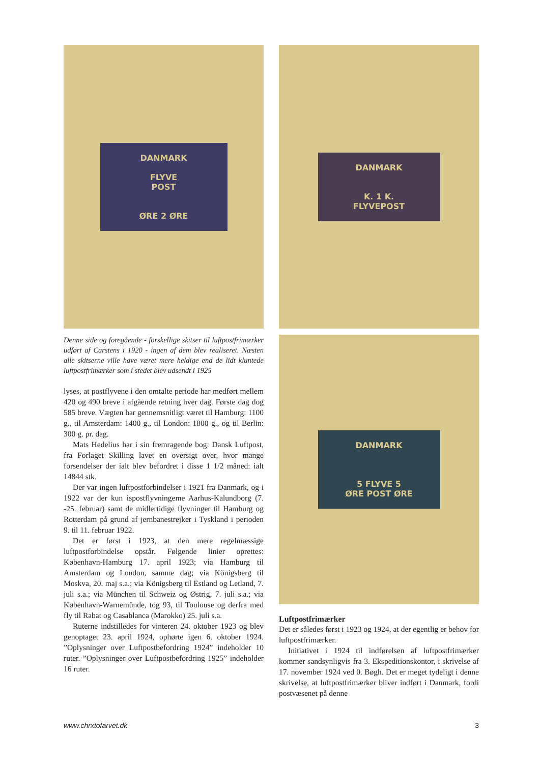DANMARK
FLYVE
POST
ØRE 2 ØRE
Denne side og foregående - forskellige skitser til luftpostfrimærker udført af Carstens i 1920 - ingen af dem blev realiseret. Næsten alle skitserne ville have været mere heldige end de lidt kluntede luftpostfrimærker som i stedet blev udsendt i 1925
lyses, at postflyvene i den omtalte periode har medført mellem 420 og 490 breve i afgående retning hver dag. Første dag dog 585 breve. Vægten har gennemsnitligt været til Hamburg: 1100 g., til Amsterdam: 1400 g., til London: 1800 g., og til Berlin: 300 g. pr. dag.
Mats Hedelius har i sin fremragende bog: Dansk Luftpost, fra Forlaget Skilling lavet en oversigt over, hvor mange forsendelser der ialt blev befordret i disse 1 1/2 måned: ialt 14844 stk.
Der var ingen luftpostforbindelser i 1921 fra Danmark, og i 1922 var der kun ispostflyvningeme Aarhus-Kalundborg (7. -25. februar) samt de midlertidige flyvninger til Hamburg og Rotterdam på grund af jernbanestrejker i Tyskland i perioden 9. til 11. februar 1922.
Det er først i 1923, at den mere regelmæssige luftpostforbindelse opstår. Følgende linier oprettes: København-Hamburg 17. april 1923; via Hamburg til Amsterdam og London, samme dag; via Königsberg til Moskva, 20. maj s.a.; via Königsberg til Estland og Letland, 7. juli s.a.; via München til Schweiz og Østrig, 7. juli s.a.; via København-Warnemünde, tog 93, til Toulouse og derfra med fly til Rabat og Casablanca (Marokko) 25. juli s.a.
Ruterne indstilledes for vinteren 24. oktober 1923 og blev genoptaget 23. april 1924, ophørte igen 6. oktober 1924. ”Oplysninger over Luftpostbefordring 1924” indeholder 10 ruter. ”Oplysninger over Luftpostbefordring 1925” indeholder 16 ruter.
DANMARK
K. 1 K.
FLYVEPOST
DANMARK
5 FLYVE 5
ØRE POST ØRE
Luftpostfrimærker
Det er således først i 1923 og 1924, at der egentlig er behov for luftpostfrimærker.
Initiativet i 1924 til indførelsen af luftpostfrimærker kommer sandsynligvis fra 3. Ekspeditionskontor, i skrivelse af 17. november 1924 ved 0. Bøgh. Det er meget tydeligt i denne skrivelse, at luftpostfrimærker bliver indført i Danmark, fordi postvæsenet på denne
www.chrxtofarvet.dk 3